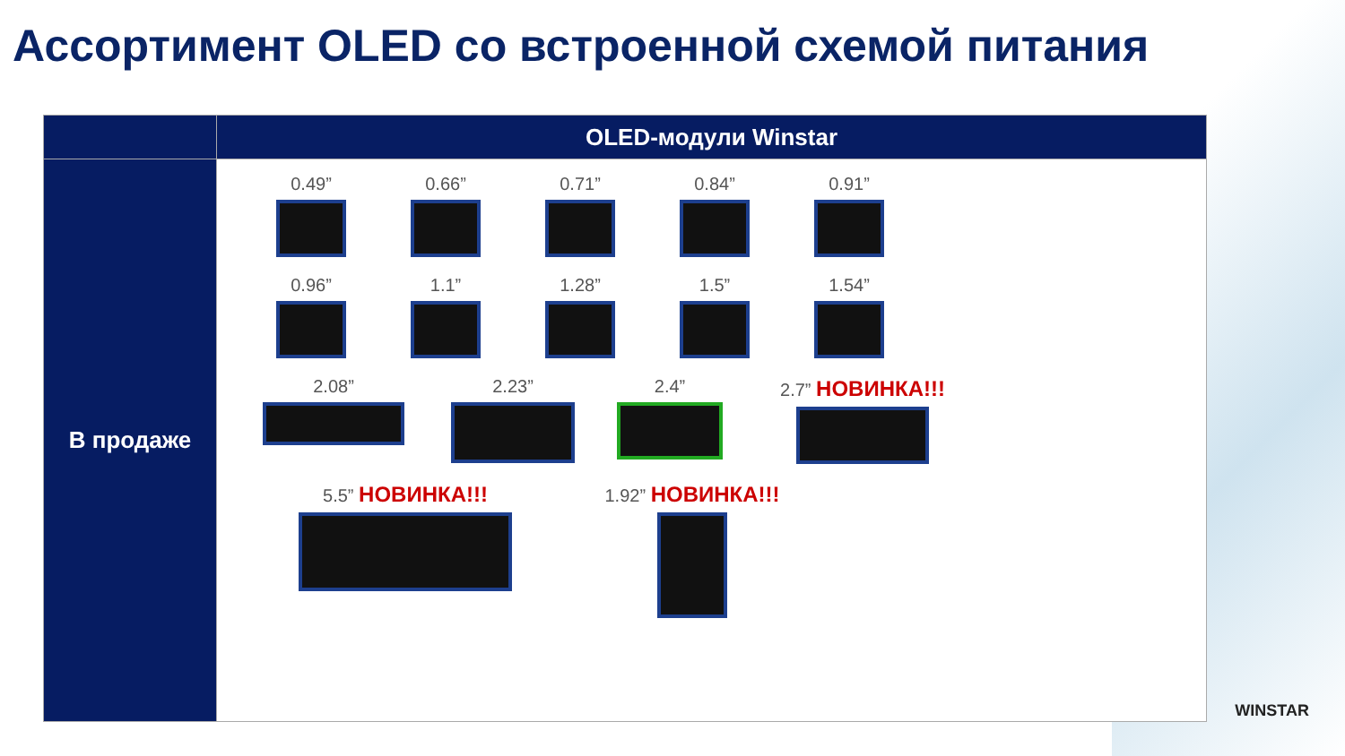Ассортимент OLED со встроенной схемой питания
| | OLED-модули Winstar |
| --- | --- |
| В продаже | 0.49” 0.66” 0.71” 0.84” 0.91” 0.96” 1.1” 1.28” 1.5” 1.54” 2.08” 2.23” 2.4” 2.7” НОВИНКА!!! 5.5” НОВИНКА!!! 1.92” НОВИНКА!!! |
WINSTAR